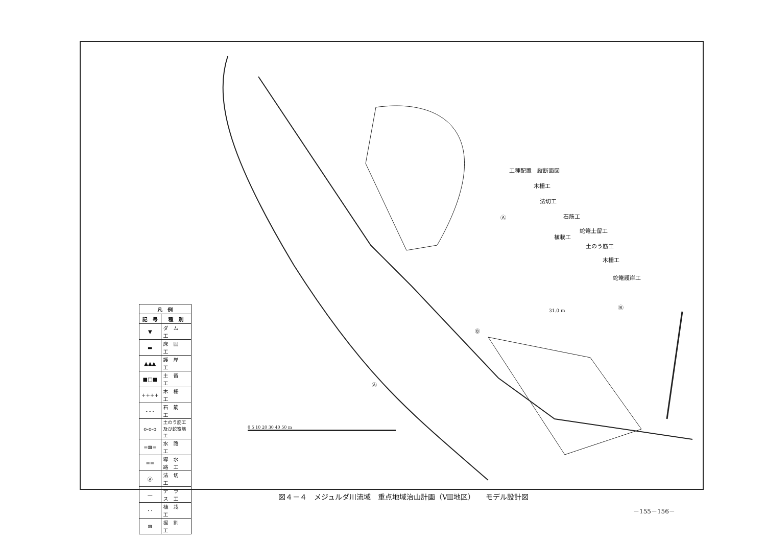| 凡 例 | |
| --- | --- |
| 記 号 | 種 別 |
| ▼ | ダム工 |
| ▬ | 床固工 |
| ▲▲▲ | 護岸工 |
| ■□■ | 土留工 |
| ++++ | 木柵工 |
| - - - | 石筋工 |
| o-o-o | 土のう筋工 及び蛇篭筋工 |
| =⊠= | 水路工 |
| == | 導水路工 |
| Ⓐ | 法切工 |
| — | テラス工 |
| · · | 植栽工 |
| ⊠ | 掘割工 |
0 5 10 20 30 40 50 m
Ⓐ
Ⓑ
工種配置　縦断面図
木柵工
法切工
石筋工
植栽工
蛇篭土留工
土のう筋工
木柵工
蛇篭護岸工
Ⓐ
Ⓑ
31.0 m
図４－４　メジュルダ川流域　重点地域治山計画（Ⅷ地区）　　モデル設計図
－155－156－